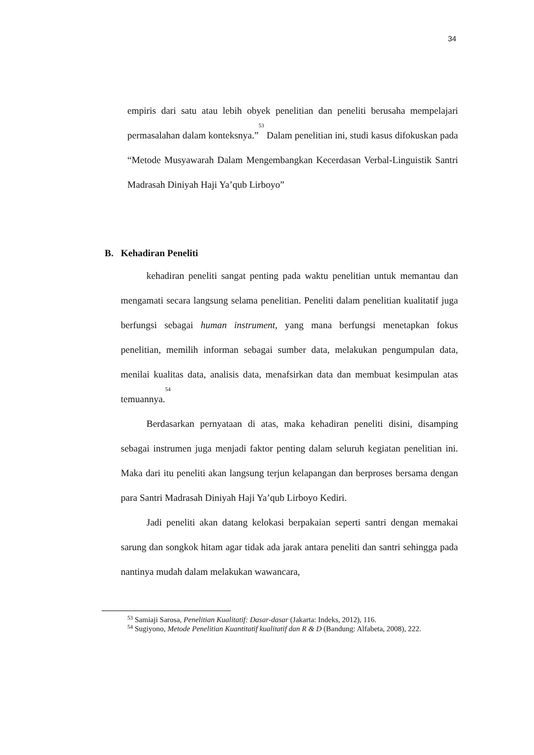34
empiris dari satu atau lebih obyek penelitian dan peneliti berusaha mempelajari permasalahan dalam konteksnya.”<sup>53</sup> Dalam penelitian ini, studi kasus difokuskan pada “Metode Musyawarah Dalam Mengembangkan Kecerdasan Verbal-Linguistik Santri Madrasah Diniyah Haji Ya’qub Lirboyo”
B. Kehadiran Peneliti
kehadiran peneliti sangat penting pada waktu penelitian untuk memantau dan mengamati secara langsung selama penelitian. Peneliti dalam penelitian kualitatif juga berfungsi sebagai human instrument, yang mana berfungsi menetapkan fokus penelitian, memilih informan sebagai sumber data, melakukan pengumpulan data, menilai kualitas data, analisis data, menafsirkan data dan membuat kesimpulan atas temuannya.<sup>54</sup>
Berdasarkan pernyataan di atas, maka kehadiran peneliti disini, disamping sebagai instrumen juga menjadi faktor penting dalam seluruh kegiatan penelitian ini. Maka dari itu peneliti akan langsung terjun kelapangan dan berproses bersama dengan para Santri Madrasah Diniyah Haji Ya’qub Lirboyo Kediri.
Jadi peneliti akan datang kelokasi berpakaian seperti santri dengan memakai sarung dan songkok hitam agar tidak ada jarak antara peneliti dan santri sehingga pada nantinya mudah dalam melakukan wawancara,
<sup>53</sup> Samiaji Sarosa, Penelitian Kualitatif: Dasar-dasar (Jakarta: Indeks, 2012), 116.
<sup>54</sup> Sugiyono, Metode Penelitian Kuantitatif kualitatif dan R & D (Bandung: Alfabeta, 2008), 222.